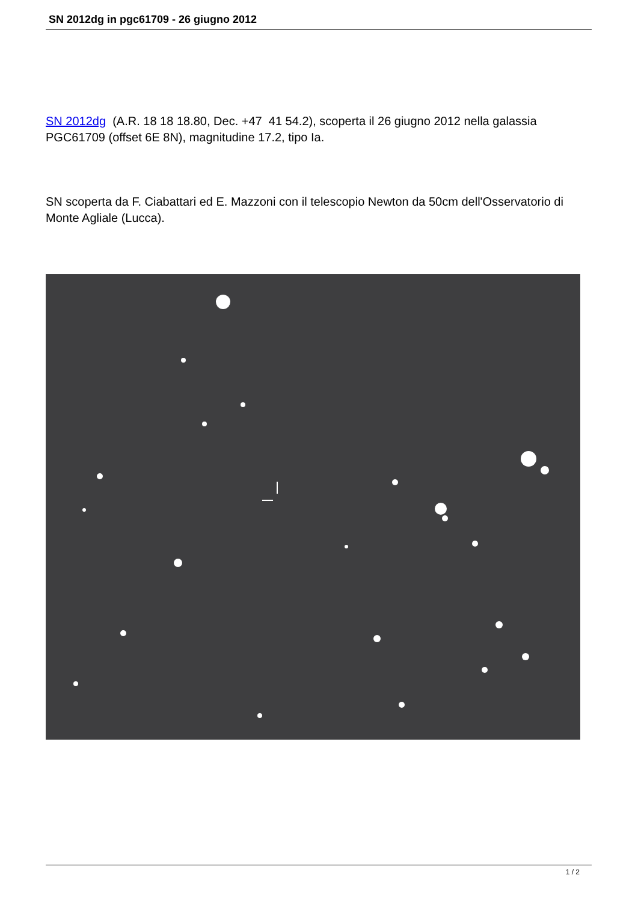SN 2012dg in pgc61709 - 26 giugno 2012
SN 2012dg (A.R. 18 18 18.80, Dec. +47 41 54.2), scoperta il 26 giugno 2012 nella galassia PGC61709 (offset 6E 8N), magnitudine 17.2, tipo Ia.
SN scoperta da F. Ciabattari ed E. Mazzoni con il telescopio Newton da 50cm dell'Osservatorio di Monte Agliale (Lucca).
1 / 2